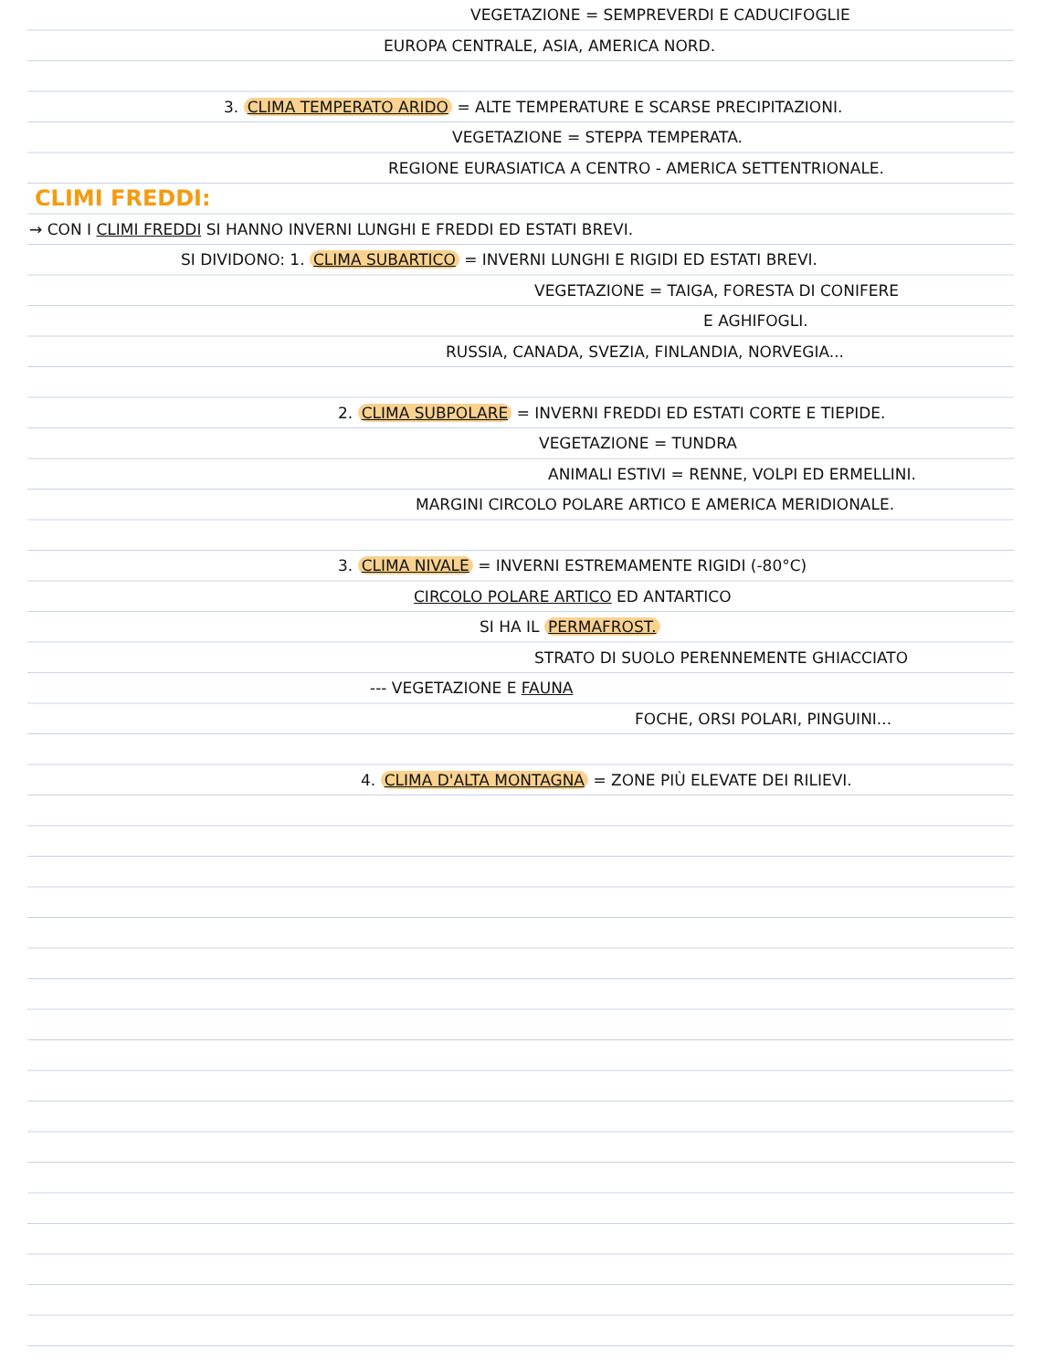VEGETAZIONE = SEMPREVERDI E CADUCIFOGLIE
EUROPA CENTRALE, ASIA, AMERICA NORD.
3. CLIMA TEMPERATO ARIDO = ALTE TEMPERATURE E SCARSE PRECIPITAZIONI.
VEGETAZIONE = STEPPA TEMPERATA.
REGIONE EURASIATICA A CENTRO - AMERICA SETTENTRIONALE.
CLIMI FREDDI:
→ CON I CLIMI FREDDI SI HANNO INVERNI LUNGHI E FREDDI ED ESTATI BREVI.
SI DIVIDONO: 1. CLIMA SUBARTICO = INVERNI LUNGHI E RIGIDI ED ESTATI BREVI.
VEGETAZIONE = TAIGA, FORESTA DI CONIFERE
E AGHIFOGLI.
RUSSIA, CANADA, SVEZIA, FINLANDIA, NORVEGIA...
2. CLIMA SUBPOLARE = INVERNI FREDDI ED ESTATI CORTE E TIEPIDE.
VEGETAZIONE = TUNDRA
ANIMALI ESTIVI = RENNE, VOLPI ED ERMELLINI.
MARGINI CIRCOLO POLARE ARTICO E AMERICA MERIDIONALE.
3. CLIMA NIVALE = INVERNI ESTREMAMENTE RIGIDI (-80°C)
CIRCOLO POLARE ARTICO ED ANTARTICO
SI HA IL PERMAFROST.
STRATO DI SUOLO PERENNEMENTE GHIACCIATO
--- VEGETAZIONE E FAUNA
FOCHE, ORSI POLARI, PINGUINI...
4. CLIMA D'ALTA MONTAGNA = ZONE PIÙ ELEVATE DEI RILIEVI.